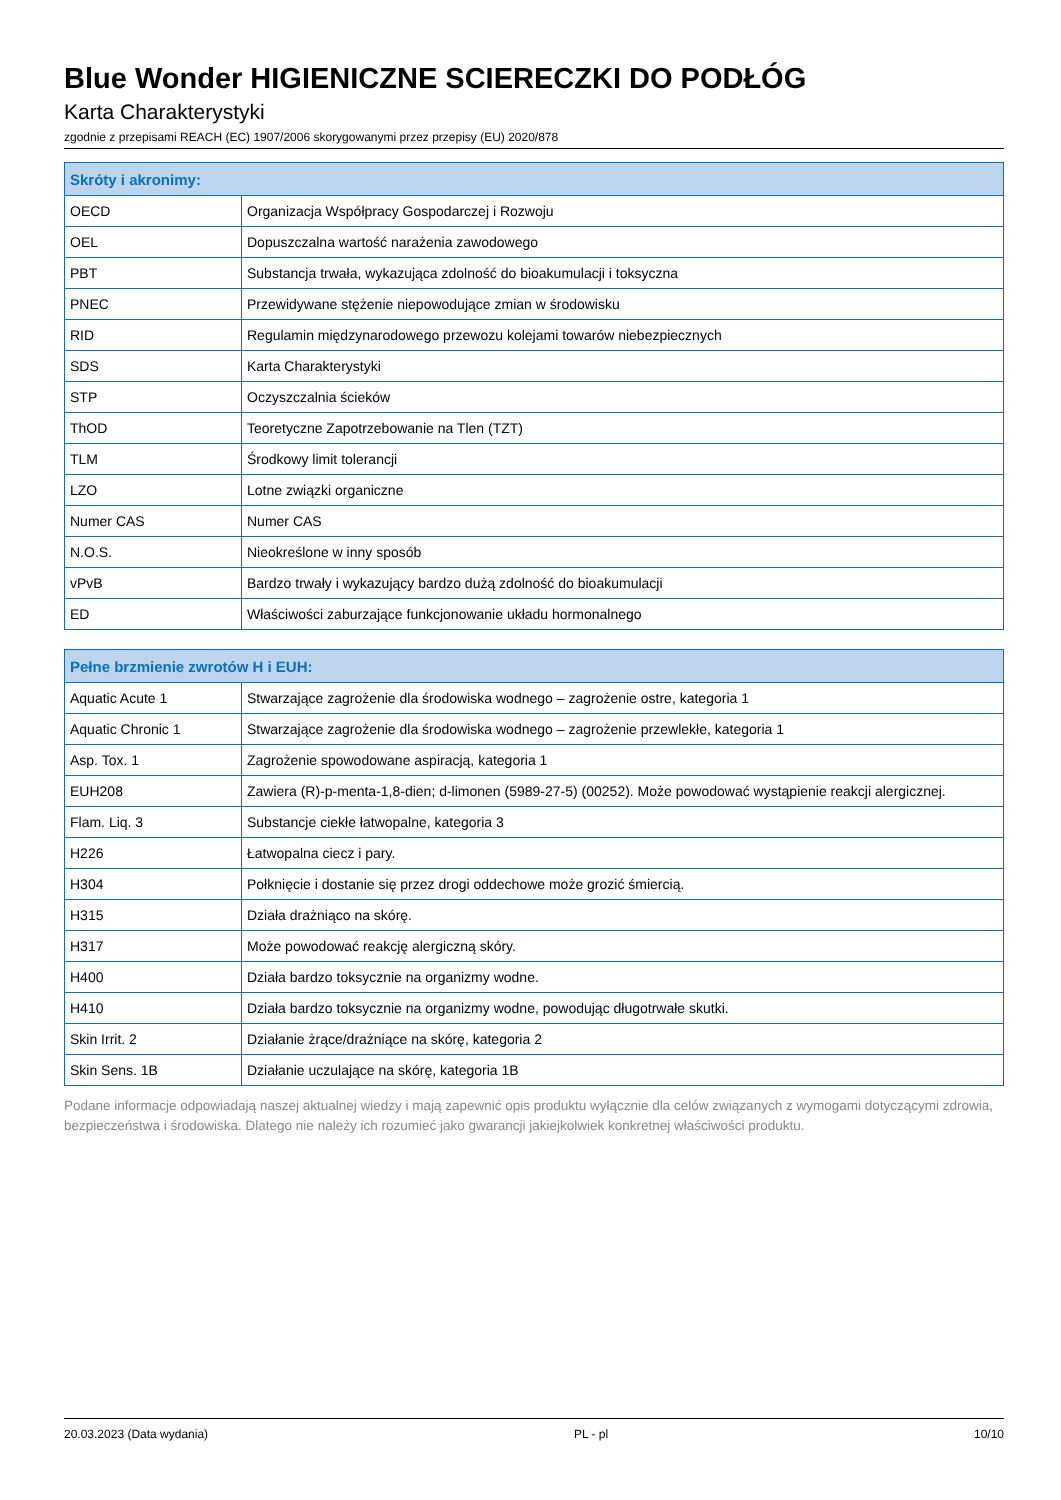Blue Wonder HIGIENICZNE SCIERECZKI DO PODŁÓG
Karta Charakterystyki
zgodnie z przepisami REACH (EC) 1907/2006 skorygowanymi przez przepisy (EU) 2020/878
| Skróty i akronimy: | |
| --- | --- |
| OECD | Organizacja Współpracy Gospodarczej i Rozwoju |
| OEL | Dopuszczalna wartość narażenia zawodowego |
| PBT | Substancja trwała, wykazująca zdolność do bioakumulacji i toksyczna |
| PNEC | Przewidywane stężenie niepowodujące zmian w środowisku |
| RID | Regulamin międzynarodowego przewozu kolejami towarów niebezpiecznych |
| SDS | Karta Charakterystyki |
| STP | Oczyszczalnia ścieków |
| ThOD | Teoretyczne Zapotrzebowanie na Tlen (TZT) |
| TLM | Środkowy limit tolerancji |
| LZO | Lotne związki organiczne |
| Numer CAS | Numer CAS |
| N.O.S. | Nieokreślone w inny sposób |
| vPvB | Bardzo trwały i wykazujący bardzo dużą zdolność do bioakumulacji |
| ED | Właściwości zaburzające funkcjonowanie układu hormonalnego |
| Pełne brzmienie zwrotów H i EUH: | |
| --- | --- |
| Aquatic Acute 1 | Stwarzające zagrożenie dla środowiska wodnego – zagrożenie ostre, kategoria 1 |
| Aquatic Chronic 1 | Stwarzające zagrożenie dla środowiska wodnego – zagrożenie przewlekłe, kategoria 1 |
| Asp. Tox. 1 | Zagrożenie spowodowane aspiracją, kategoria 1 |
| EUH208 | Zawiera (R)-p-menta-1,8-dien; d-limonen (5989-27-5) (00252). Może powodować wystąpienie reakcji alergicznej. |
| Flam. Liq. 3 | Substancje ciekłe łatwopalne, kategoria 3 |
| H226 | Łatwopalna ciecz i pary. |
| H304 | Połknięcie i dostanie się przez drogi oddechowe może grozić śmiercią. |
| H315 | Działa drażniąco na skórę. |
| H317 | Może powodować reakcję alergiczną skóry. |
| H400 | Działa bardzo toksycznie na organizmy wodne. |
| H410 | Działa bardzo toksycznie na organizmy wodne, powodując długotrwałe skutki. |
| Skin Irrit. 2 | Działanie żrące/drażniące na skórę, kategoria 2 |
| Skin Sens. 1B | Działanie uczulające na skórę, kategoria 1B |
Podane informacje odpowiadają naszej aktualnej wiedzy i mają zapewnić opis produktu wyłącznie dla celów związanych z wymogami dotyczącymi zdrowia, bezpieczeństwa i środowiska. Dlatego nie należy ich rozumieć jako gwarancji jakiejkolwiek konkretnej właściwości produktu.
20.03.2023 (Data wydania) PL - pl 10/10